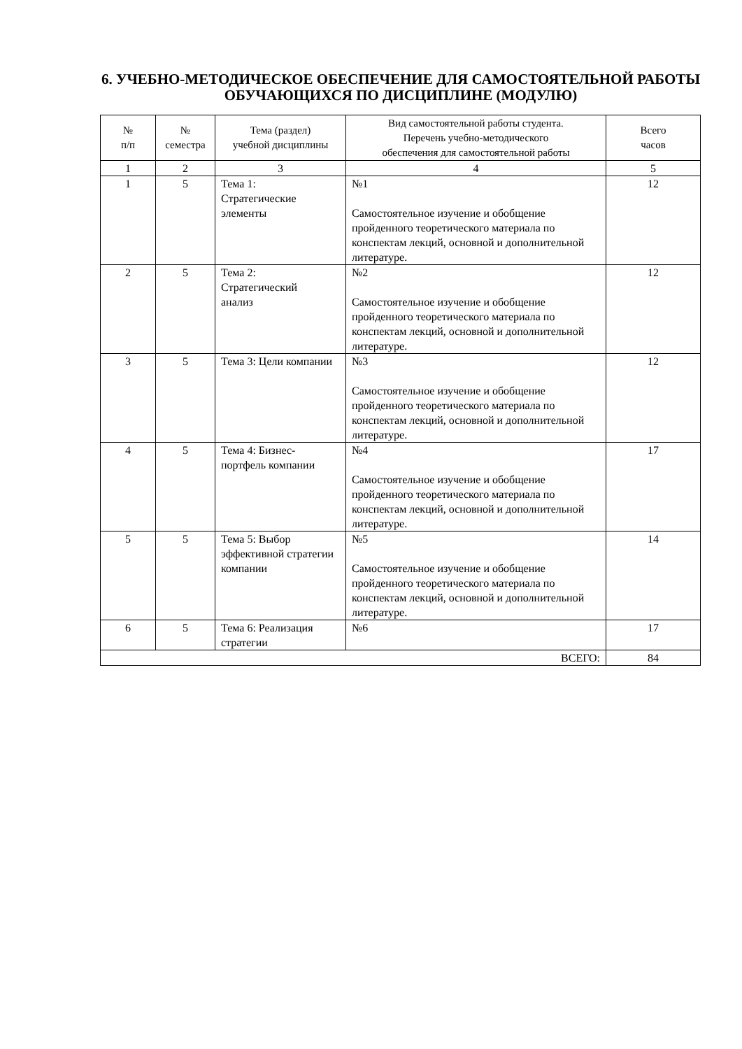6. УЧЕБНО-МЕТОДИЧЕСКОЕ ОБЕСПЕЧЕНИЕ ДЛЯ САМОСТОЯТЕЛЬНОЙ РАБОТЫ ОБУЧАЮЩИХСЯ ПО ДИСЦИПЛИНЕ (МОДУЛЮ)
| № п/п | № семестра | Тема (раздел) учебной дисциплины | Вид самостоятельной работы студента. Перечень учебно-методического обеспечения для самостоятельной работы | Всего часов |
| --- | --- | --- | --- | --- |
| 1 | 2 | 3 | 4 | 5 |
| 1 | 5 | Тема 1: Стратегические элементы | №1 Самостоятельное изучение и обобщение пройденного теоретического материала по конспектам лекций, основной и дополнительной литературе. | 12 |
| 2 | 5 | Тема 2: Стратегический анализ | №2 Самостоятельное изучение и обобщение пройденного теоретического материала по конспектам лекций, основной и дополнительной литературе. | 12 |
| 3 | 5 | Тема 3: Цели компании | №3 Самостоятельное изучение и обобщение пройденного теоретического материала по конспектам лекций, основной и дополнительной литературе. | 12 |
| 4 | 5 | Тема 4: Бизнес-портфель компании | №4 Самостоятельное изучение и обобщение пройденного теоретического материала по конспектам лекций, основной и дополнительной литературе. | 17 |
| 5 | 5 | Тема 5: Выбор эффективной стратегии компании | №5 Самостоятельное изучение и обобщение пройденного теоретического материала по конспектам лекций, основной и дополнительной литературе. | 14 |
| 6 | 5 | Тема 6: Реализация стратегии | №6 | 17 |
| ВСЕГО: | | | | 84 |